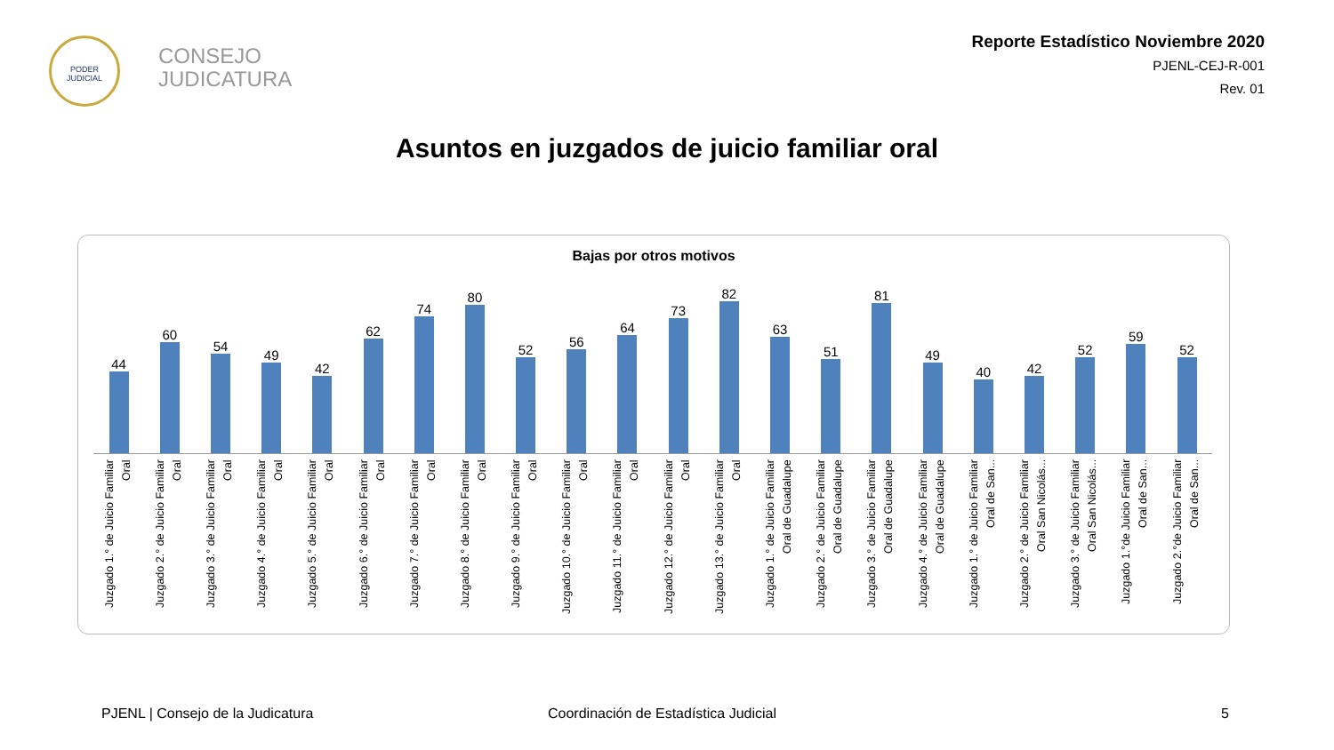PODER JUDICIAL
CONSEJO
JUDICATURA
Reporte Estadístico Noviembre 2020
PJENL-CEJ-R-001
Rev. 01
Asuntos en juzgados de juicio familiar oral
Bajas por otros motivos
44
60
54
49
42
62
74
80
52
56
64
73
82
63
51
81
49
40
42
52
59
52
Juzgado 1.° de Juicio Familiar Oral
Juzgado 2.° de Juicio Familiar Oral
Juzgado 3.° de Juicio Familiar Oral
Juzgado 4.° de Juicio Familiar Oral
Juzgado 5.° de Juicio Familiar Oral
Juzgado 6.° de Juicio Familiar Oral
Juzgado 7.° de Juicio Familiar Oral
Juzgado 8.° de Juicio Familiar Oral
Juzgado 9.° de Juicio Familiar Oral
Juzgado 10.° de Juicio Familiar Oral
Juzgado 11.° de Juicio Familiar Oral
Juzgado 12.° de Juicio Familiar Oral
Juzgado 13.° de Juicio Familiar Oral
Juzgado 1.° de Juicio Familiar Oral de Guadalupe
Juzgado 2.° de Juicio Familiar Oral de Guadalupe
Juzgado 3.° de Juicio Familiar Oral de Guadalupe
Juzgado 4.° de Juicio Familiar Oral de Guadalupe
Juzgado 1.° de Juicio Familiar Oral de San...
Juzgado 2.° de Juicio Familiar Oral San Nicolás...
Juzgado 3.° de Juicio Familiar Oral San Nicolás...
Juzgado 1.°de Juicio Familiar Oral de San...
Juzgado 2.°de Juicio Familiar Oral de San...
PJENL | Consejo de la Judicatura
Coordinación de Estadística Judicial
5